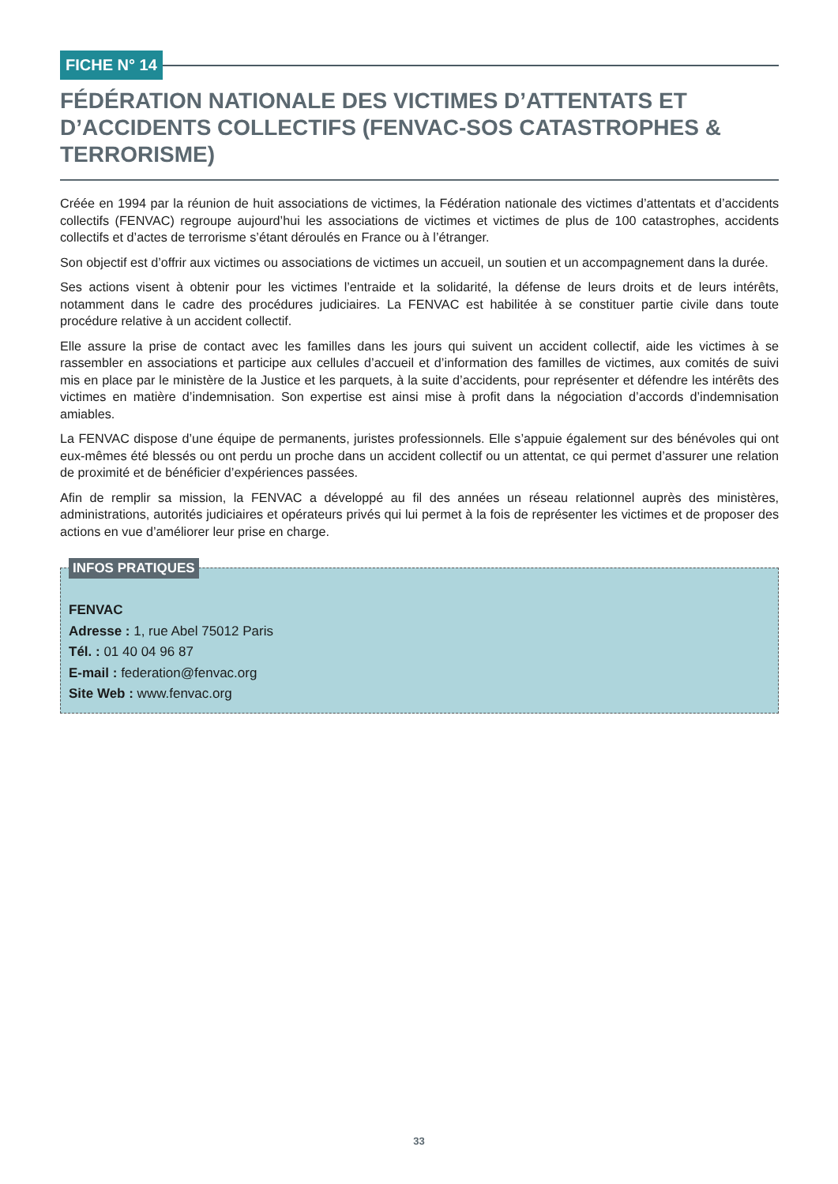FICHE N° 14
FÉDÉRATION NATIONALE DES VICTIMES D’ATTENTATS ET D’ACCIDENTS COLLECTIFS (FENVAC-SOS CATASTROPHES & TERRORISME)
Créée en 1994 par la réunion de huit associations de victimes, la Fédération nationale des victimes d’attentats et d’accidents collectifs (FENVAC) regroupe aujourd’hui les associations de victimes et victimes de plus de 100 catastrophes, accidents collectifs et d’actes de terrorisme s’étant déroulés en France ou à l’étranger.
Son objectif est d’offrir aux victimes ou associations de victimes un accueil, un soutien et un accompagnement dans la durée.
Ses actions visent à obtenir pour les victimes l’entraide et la solidarité, la défense de leurs droits et de leurs intérêts, notamment dans le cadre des procédures judiciaires. La FENVAC est habilitée à se constituer partie civile dans toute procédure relative à un accident collectif.
Elle assure la prise de contact avec les familles dans les jours qui suivent un accident collectif, aide les victimes à se rassembler en associations et participe aux cellules d’accueil et d’information des familles de victimes, aux comités de suivi mis en place par le ministère de la Justice et les parquets, à la suite d’accidents, pour représenter et défendre les intérêts des victimes en matière d’indemnisation. Son expertise est ainsi mise à profit dans la négociation d’accords d’indemnisation amiables.
La FENVAC dispose d’une équipe de permanents, juristes professionnels. Elle s’appuie également sur des bénévoles qui ont eux-mêmes été blessés ou ont perdu un proche dans un accident collectif ou un attentat, ce qui permet d’assurer une relation de proximité et de bénéficier d’expériences passées.
Afin de remplir sa mission, la FENVAC a développé au fil des années un réseau relationnel auprès des ministères, administrations, autorités judiciaires et opérateurs privés qui lui permet à la fois de représenter les victimes et de proposer des actions en vue d’améliorer leur prise en charge.
INFOS PRATIQUES
FENVAC
Adresse : 1, rue Abel 75012 Paris
Tél. : 01 40 04 96 87
E-mail : federation@fenvac.org
Site Web : www.fenvac.org
33